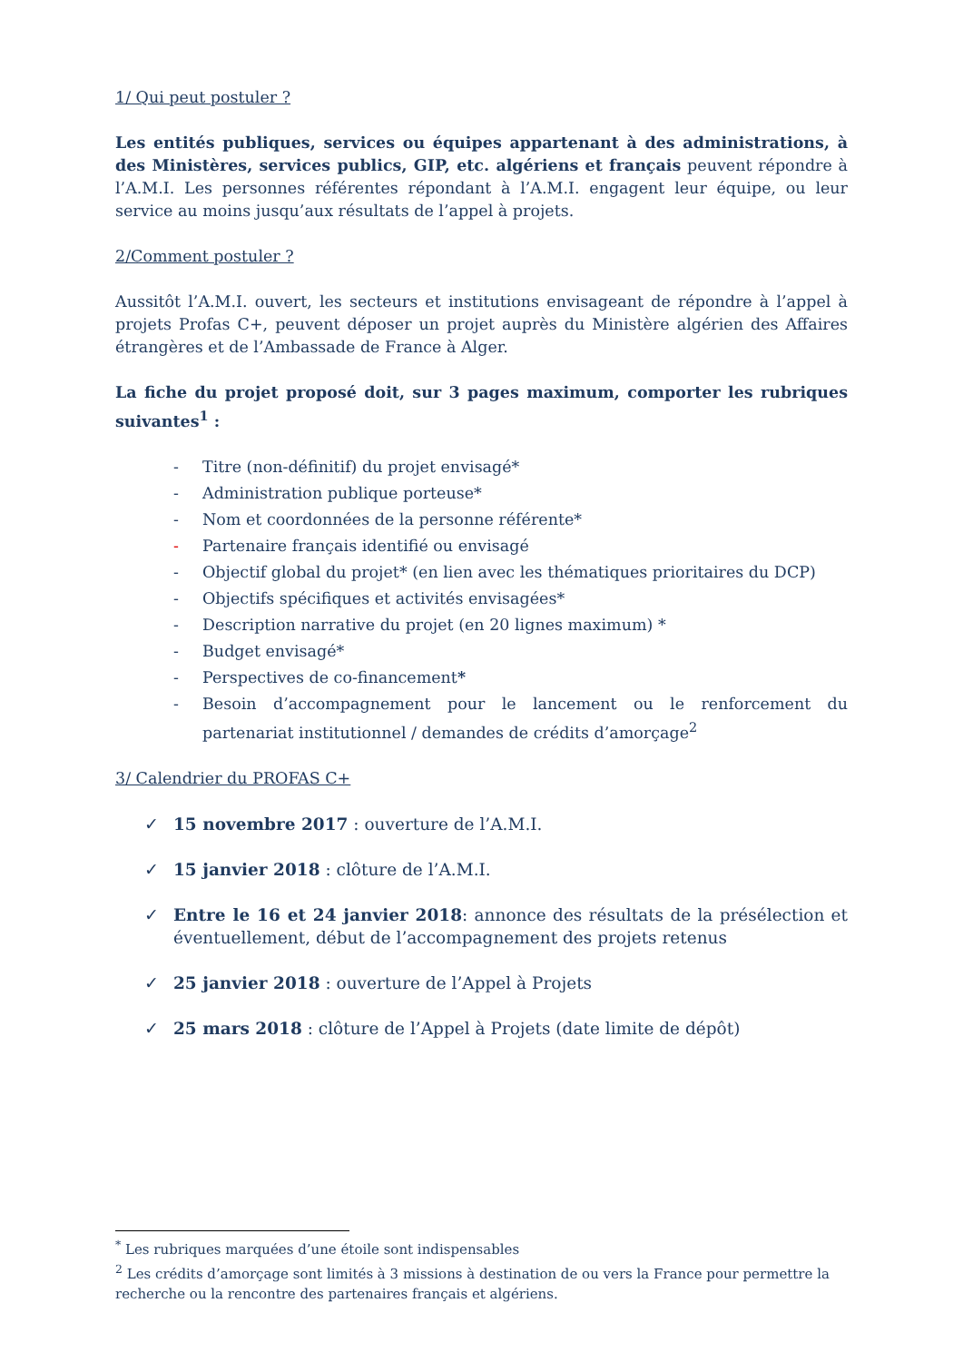1/ Qui peut postuler ?
Les entités publiques, services ou équipes appartenant à des administrations, à des Ministères, services publics, GIP, etc. algériens et français peuvent répondre à l’A.M.I. Les personnes référentes répondant à l’A.M.I. engagent leur équipe, ou leur service au moins jusqu’aux résultats de l’appel à projets.
2/Comment postuler ?
Aussitôt l’A.M.I. ouvert, les secteurs et institutions envisageant de répondre à l’appel à projets Profas C+, peuvent déposer un projet auprès du Ministère algérien des Affaires étrangères et de l’Ambassade de France à Alger.
La fiche du projet proposé doit, sur 3 pages maximum, comporter les rubriques suivantes<sup>1</sup> :
- Titre (non-définitif) du projet envisagé*
- Administration publique porteuse*
- Nom et coordonnées de la personne référente*
- Partenaire français identifié ou envisagé
- Objectif global du projet* (en lien avec les thématiques prioritaires du DCP)
- Objectifs spécifiques et activités envisagées*
- Description narrative du projet (en 20 lignes maximum) *
- Budget envisagé*
- Perspectives de co-financement*
- Besoin d’accompagnement pour le lancement ou le renforcement du partenariat institutionnel / demandes de crédits d’amorçage<sup>2</sup>
3/ Calendrier du PROFAS C+
✓ 15 novembre 2017 : ouverture de l’A.M.I.
✓ 15 janvier 2018 : clôture de l’A.M.I.
✓ Entre le 16 et 24 janvier 2018: annonce des résultats de la présélection et éventuellement, début de l’accompagnement des projets retenus
✓ 25 janvier 2018 : ouverture de l’Appel à Projets
✓ 25 mars 2018 : clôture de l’Appel à Projets (date limite de dépôt)
<sup>*</sup> Les rubriques marquées d’une étoile sont indispensables
<sup>2</sup> Les crédits d’amorçage sont limités à 3 missions à destination de ou vers la France pour permettre la recherche ou la rencontre des partenaires français et algériens.